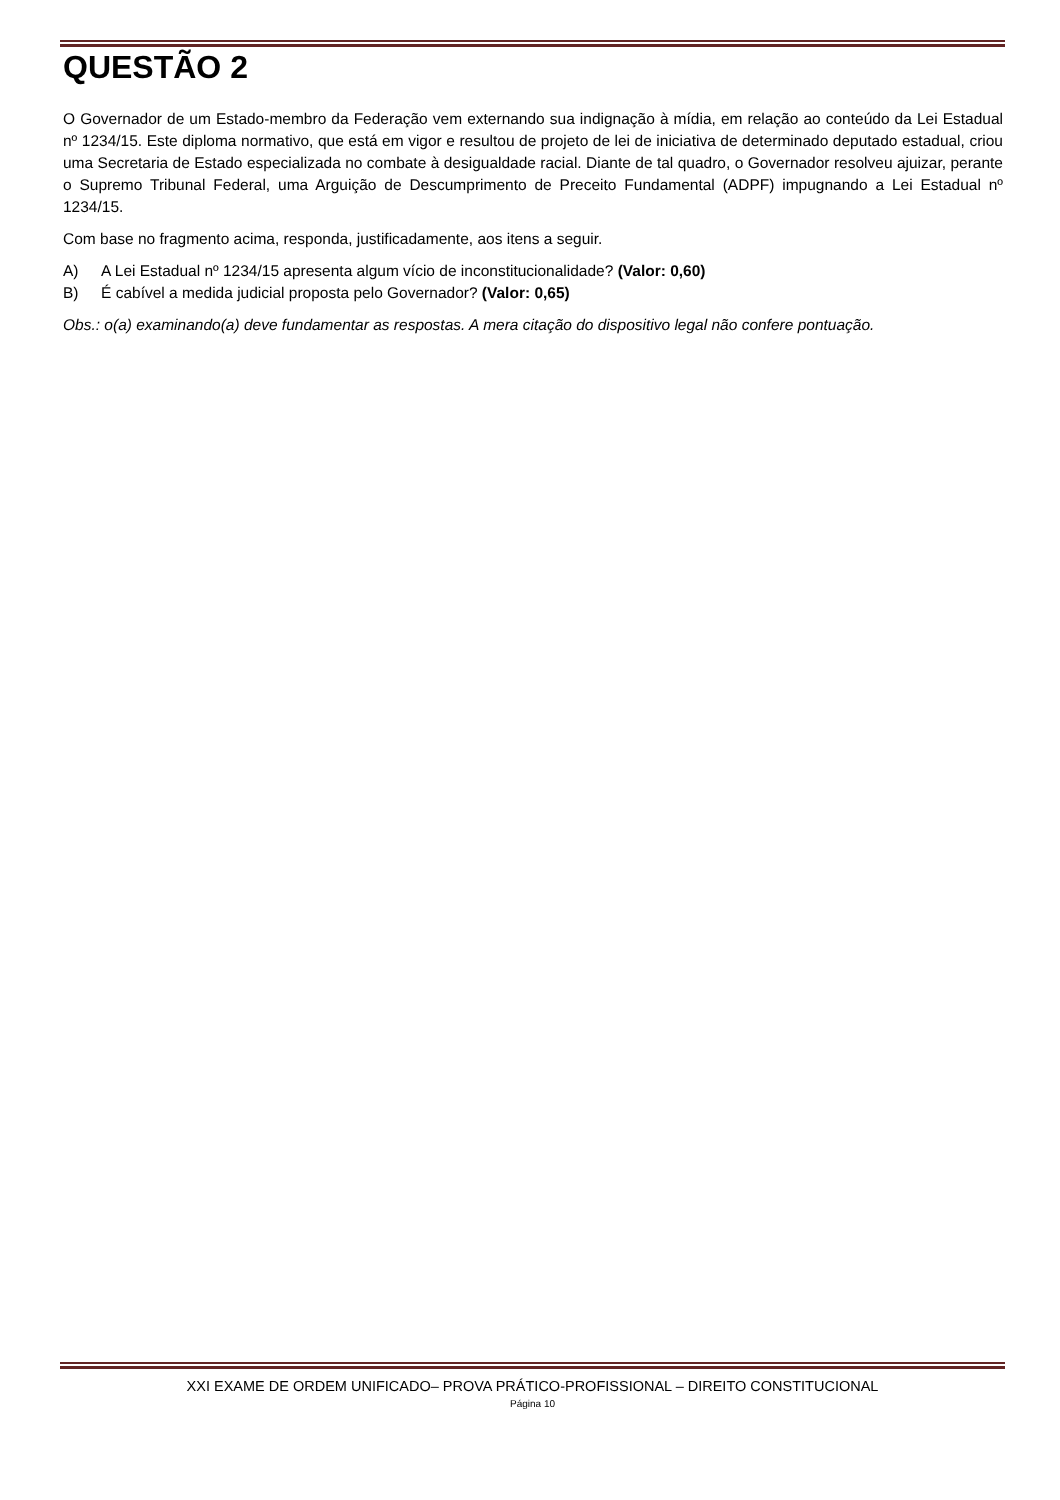QUESTÃO 2
O Governador de um Estado-membro da Federação vem externando sua indignação à mídia, em relação ao conteúdo da Lei Estadual nº 1234/15. Este diploma normativo, que está em vigor e resultou de projeto de lei de iniciativa de determinado deputado estadual, criou uma Secretaria de Estado especializada no combate à desigualdade racial. Diante de tal quadro, o Governador resolveu ajuizar, perante o Supremo Tribunal Federal, uma Arguição de Descumprimento de Preceito Fundamental (ADPF) impugnando a Lei Estadual nº 1234/15.
Com base no fragmento acima, responda, justificadamente, aos itens a seguir.
A) A Lei Estadual nº 1234/15 apresenta algum vício de inconstitucionalidade? (Valor: 0,60)
B) É cabível a medida judicial proposta pelo Governador? (Valor: 0,65)
Obs.: o(a) examinando(a) deve fundamentar as respostas. A mera citação do dispositivo legal não confere pontuação.
XXI EXAME DE ORDEM UNIFICADO– PROVA PRÁTICO-PROFISSIONAL – DIREITO CONSTITUCIONAL
Página 10